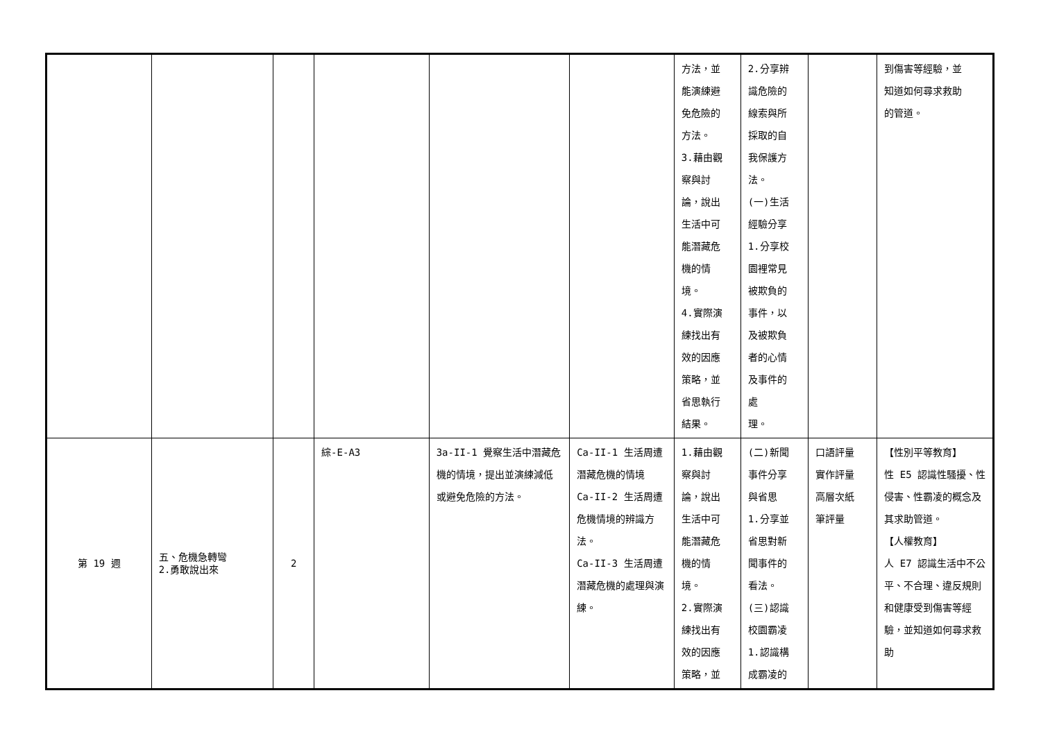| | | | | | | 方法，並 能演練避 免危險的 方法。 3.藉由觀 察與討 論，說出 生活中可 能潛藏危 機的情 境。 4.實際演 練找出有 效的因應 策略，並 省思執行 結果。 | 2.分享辨 識危險的 線索與所 採取的自 我保護方 法。 (一)生活 經驗分享 1.分享校 園裡常見 被欺負的 事件，以 及被欺負 者的心情 及事件的 處 理。 | | 到傷害等經驗，並 知道如何尋求救助 的管道。 |
| 第 19 週 | 五、危機急轉彎 2.勇敢說出來 | 2 | 綜-E-A3 | 3a-II-1 覺察生活中潛藏危機的情境，提出並演練減低或避免危險的方法。 | Ca-II-1 生活周遭潛藏危機的情境 Ca-II-2 生活周遭危機情境的辨識方法。 Ca-II-3 生活周遭潛藏危機的處理與演練。 | 1.藉由觀 察與討 論，說出 生活中可 能潛藏危 機的情 境。 2.實際演 練找出有 效的因應 策略，並 | (二)新聞 事件分享 與省思 1.分享並 省思對新 聞事件的 看法。 (三)認識 校園霸凌 1.認識構 成霸凌的 | 口語評量 實作評量 高層次紙 筆評量 | 【性別平等教育】 性 E5 認識性騷擾、性侵害、性霸凌的概念及其求助管道。 【人權教育】 人 E7 認識生活中不公平、不合理、違反規則和健康受到傷害等經驗，並知道如何尋求救助 |